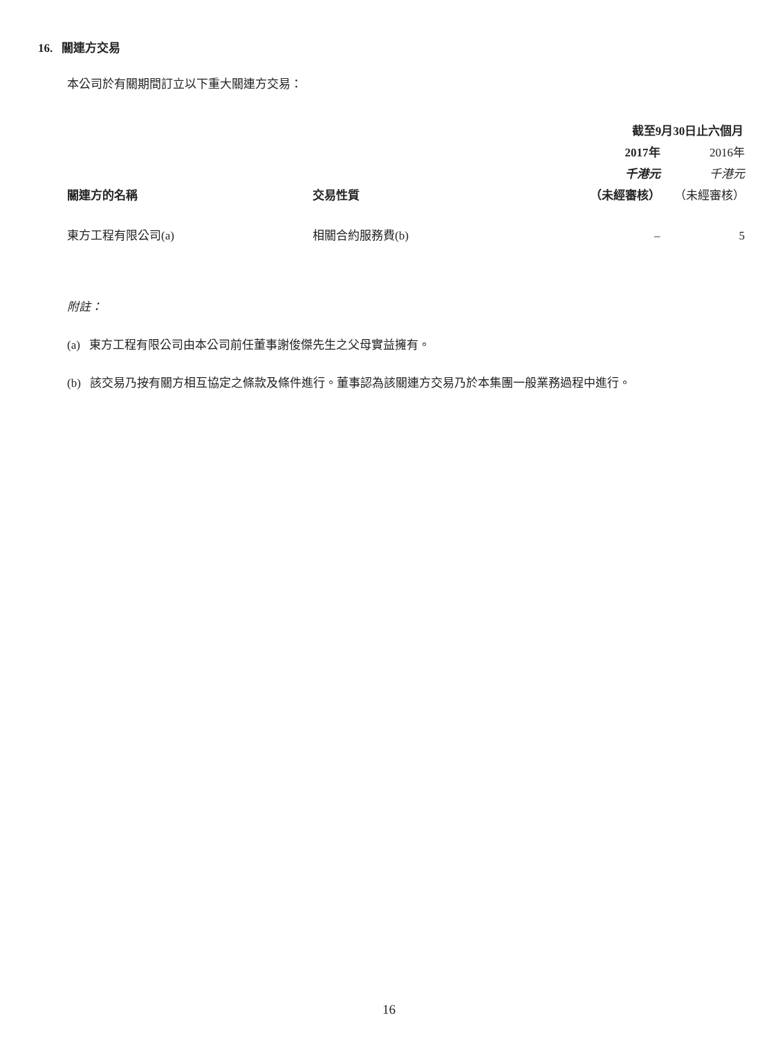16. 關連方交易
本公司於有關期間訂立以下重大關連方交易：
| | | 截至9月30日止六個月 | |
| | | 2017年 | 2016年 |
| | | 千港元 | 千港元 |
| 關連方的名稱 | 交易性質 | （未經審核） | （未經審核） |
| 東方工程有限公司(a) | 相關合約服務費(b) | – | 5 |
附註：
(a) 東方工程有限公司由本公司前任董事謝俊傑先生之父母實益擁有。
(b) 該交易乃按有關方相互協定之條款及條件進行。董事認為該關連方交易乃於本集團一般業務過程中進行。
16